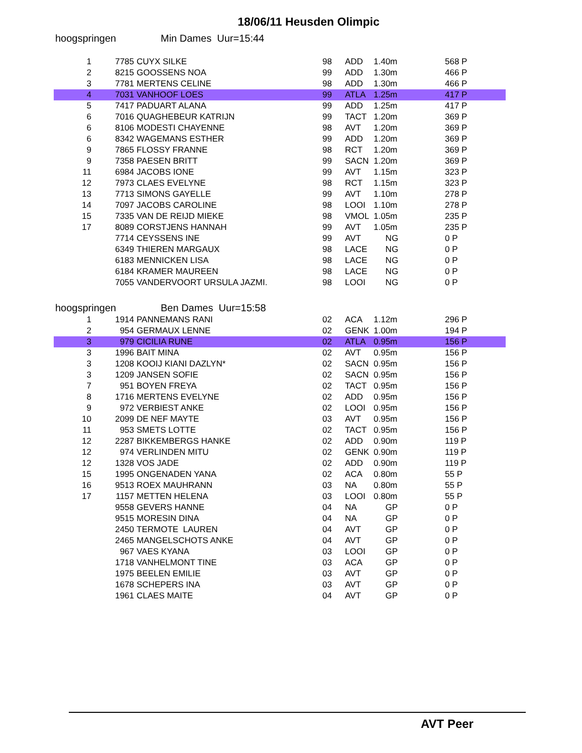18/06/11 Heusden Olimpic
hoogspringen Min Dames Uur=15:44
| 1 | 7785 | CUYX SILKE | 98 | ADD | 1.40m | 568 P |
| 2 | 8215 | GOOSSENS NOA | 99 | ADD | 1.30m | 466 P |
| 3 | 7781 | MERTENS CELINE | 98 | ADD | 1.30m | 466 P |
| 4 | 7031 | VANHOOF LOES | 99 | ATLA | 1.25m | 417 P |
| 5 | 7417 | PADUART ALANA | 99 | ADD | 1.25m | 417 P |
| 6 | 7016 | QUAGHEBEUR KATRIJN | 99 | TACT | 1.20m | 369 P |
| 6 | 8106 | MODESTI CHAYENNE | 98 | AVT | 1.20m | 369 P |
| 6 | 8342 | WAGEMANS ESTHER | 99 | ADD | 1.20m | 369 P |
| 9 | 7865 | FLOSSY FRANNE | 98 | RCT | 1.20m | 369 P |
| 9 | 7358 | PAESEN BRITT | 99 | SACN | 1.20m | 369 P |
| 11 | 6984 | JACOBS IONE | 99 | AVT | 1.15m | 323 P |
| 12 | 7973 | CLAES EVELYNE | 98 | RCT | 1.15m | 323 P |
| 13 | 7713 | SIMONS GAYELLE | 99 | AVT | 1.10m | 278 P |
| 14 | 7097 | JACOBS CAROLINE | 98 | LOOI | 1.10m | 278 P |
| 15 | 7335 | VAN DE REIJD MIEKE | 98 | VMOL | 1.05m | 235 P |
| 17 | 8089 | CORSTJENS HANNAH | 99 | AVT | 1.05m | 235 P |
| | 7714 | CEYSSENS INE | 99 | AVT | NG | 0 P |
| | 6349 | THIEREN MARGAUX | 98 | LACE | NG | 0 P |
| | 6183 | MENNICKEN LISA | 98 | LACE | NG | 0 P |
| | 6184 | KRAMER MAUREEN | 98 | LACE | NG | 0 P |
| | 7055 | VANDERVOORT URSULA JAZMI. | 98 | LOOI | NG | 0 P |
hoogspringen Ben Dames Uur=15:58
| 1 | 1914 | PANNEMANS RANI | 02 | ACA | 1.12m | 296 P |
| 2 | 954 | GERMAUX LENNE | 02 | GENK | 1.00m | 194 P |
| 3 | 979 | CICILIA RUNE | 02 | ATLA | 0.95m | 156 P |
| 3 | 1996 | BAIT MINA | 02 | AVT | 0.95m | 156 P |
| 3 | 1208 | KOOIJ KIANI DAZLYN* | 02 | SACN | 0.95m | 156 P |
| 3 | 1209 | JANSEN SOFIE | 02 | SACN | 0.95m | 156 P |
| 7 | 951 | BOYEN FREYA | 02 | TACT | 0.95m | 156 P |
| 8 | 1716 | MERTENS EVELYNE | 02 | ADD | 0.95m | 156 P |
| 9 | 972 | VERBIEST ANKE | 02 | LOOI | 0.95m | 156 P |
| 10 | 2099 | DE NEF MAYTE | 03 | AVT | 0.95m | 156 P |
| 11 | 953 | SMETS LOTTE | 02 | TACT | 0.95m | 156 P |
| 12 | 2287 | BIKKEMBERGS HANKE | 02 | ADD | 0.90m | 119 P |
| 12 | 974 | VERLINDEN MITU | 02 | GENK | 0.90m | 119 P |
| 12 | 1328 | VOS JADE | 02 | ADD | 0.90m | 119 P |
| 15 | 1995 | ONGENADEN YANA | 02 | ACA | 0.80m | 55 P |
| 16 | 9513 | ROEX MAUHRANN | 03 | NA | 0.80m | 55 P |
| 17 | 1157 | METTEN HELENA | 03 | LOOI | 0.80m | 55 P |
| | 9558 | GEVERS HANNE | 04 | NA | GP | 0 P |
| | 9515 | MORESIN DINA | 04 | NA | GP | 0 P |
| | 2450 | TERMOTE LAUREN | 04 | AVT | GP | 0 P |
| | 2465 | MANGELSCHOTS ANKE | 04 | AVT | GP | 0 P |
| | 967 | VAES KYANA | 03 | LOOI | GP | 0 P |
| | 1718 | VANHELMONT TINE | 03 | ACA | GP | 0 P |
| | 1975 | BEELEN EMILIE | 03 | AVT | GP | 0 P |
| | 1678 | SCHEPERS INA | 03 | AVT | GP | 0 P |
| | 1961 | CLAES MAITE | 04 | AVT | GP | 0 P |
AVT Peer